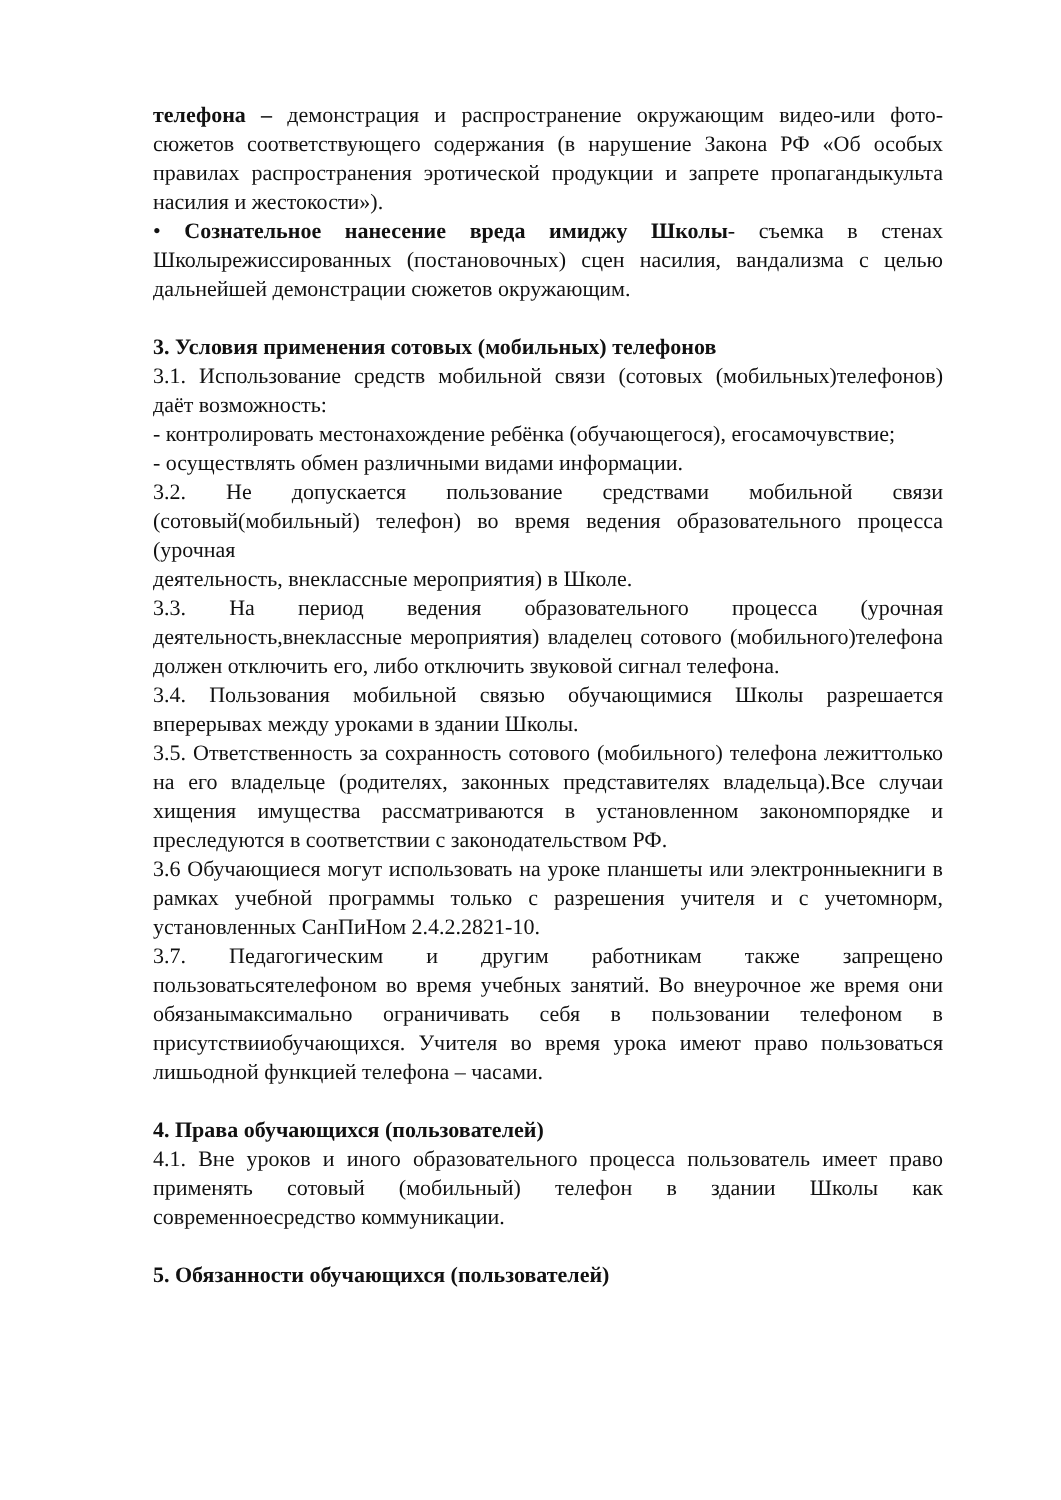телефона – демонстрация и распространение окружающим видео-или фото-сюжетов соответствующего содержания (в нарушение Закона РФ «Об особых правилах распространения эротической продукции и запрете пропагандыкульта насилия и жестокости»).
• Сознательное нанесение вреда имиджу Школы- съемка в стенах Школырежиссированных (постановочных) сцен насилия, вандализма с целью дальнейшей демонстрации сюжетов окружающим.
3. Условия применения сотовых (мобильных) телефонов
3.1. Использование средств мобильной связи (сотовых (мобильных)телефонов) даёт возможность:
- контролировать местонахождение ребёнка (обучающегося), егосамочувствие;
- осуществлять обмен различными видами информации.
3.2. Не допускается пользование средствами мобильной связи (сотовый(мобильный) телефон) во время ведения образовательного процесса (урочная
деятельность, внеклассные мероприятия) в Школе.
3.3. На период ведения образовательного процесса (урочная деятельность,внеклассные мероприятия) владелец сотового (мобильного)телефона должен отключить его, либо отключить звуковой сигнал телефона.
3.4. Пользования мобильной связью обучающимися Школы разрешается вперерывах между уроками в здании Школы.
3.5. Ответственность за сохранность сотового (мобильного) телефона лежиттолько на его владельце (родителях, законных представителях владельца).Все случаи хищения имущества рассматриваются в установленном закономпорядке и преследуются в соответствии с законодательством РФ.
3.6 Обучающиеся могут использовать на уроке планшеты или электронныекниги в рамках учебной программы только с разрешения учителя и с учетомнорм, установленных СанПиНом 2.4.2.2821-10.
3.7. Педагогическим и другим работникам также запрещено пользоватьсятелефоном во время учебных занятий. Во внеурочное же время они обязанымаксимально ограничивать себя в пользовании телефоном в присутствииобучающихся. Учителя во время урока имеют право пользоваться лишьодной функцией телефона – часами.
4. Права обучающихся (пользователей)
4.1. Вне уроков и иного образовательного процесса пользователь имеет право применять сотовый (мобильный) телефон в здании Школы как современноесредство коммуникации.
5. Обязанности обучающихся (пользователей)